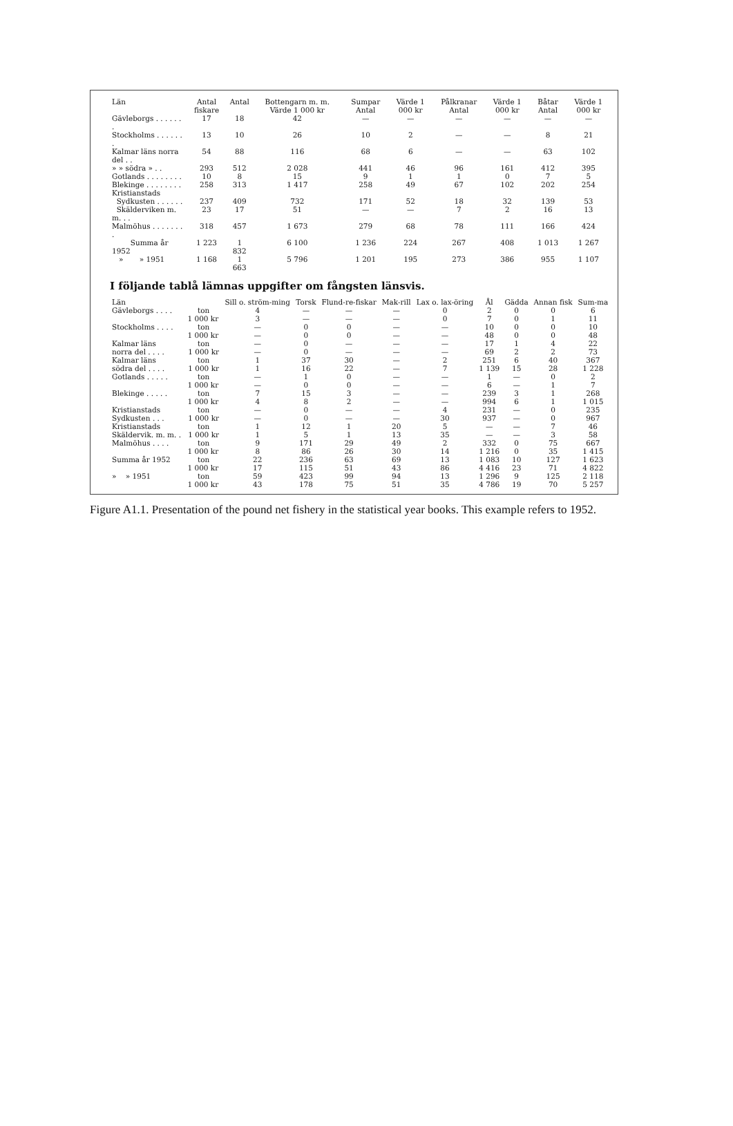| Län | Antal fiskare | Antal | Bottengarn m. m. Värde 1 000 kr | Sumpar Antal | Värde 1 000 kr | Pålkranar Antal | Värde 1 000 kr | Båtar Antal | Värde 1 000 kr |
| --- | --- | --- | --- | --- | --- | --- | --- | --- | --- |
| Gävleborgs . . . . . . . | 17 | 18 | 42 | — | — | — | — | — | — |
| Stockholms . . . . . . . | 13 | 10 | 26 | 10 | 2 | — | — | 8 | 21 |
| Kalmar läns norra del . . | 54 | 88 | 116 | 68 | 6 | — | — | 63 | 102 |
| » » södra » . . | 293 | 512 | 2 028 | 441 | 46 | 96 | 161 | 412 | 395 |
| Gotlands . . . . . . . . | 10 | 8 | 15 | 9 | 1 | 1 | 0 | 7 | 5 |
| Blekinge . . . . . . . . | 258 | 313 | 1 417 | 258 | 49 | 67 | 102 | 202 | 254 |
| Kristianstads | | | | | | | | | |
| Sydkusten . . . . . . | 237 | 409 | 732 | 171 | 52 | 18 | 32 | 139 | 53 |
| Skälderviken m. m. . . | 23 | 17 | 51 | — | — | 7 | 2 | 16 | 13 |
| Malmöhus . . . . . . . . | 318 | 457 | 1 673 | 279 | 68 | 78 | 111 | 166 | 424 |
| Summa år 1952 | 1 223 | 1 832 | 6 100 | 1 236 | 224 | 267 | 408 | 1 013 | 1 267 |
| » » 1951 | 1 168 | 1 663 | 5 796 | 1 201 | 195 | 273 | 386 | 955 | 1 107 |
I följande tablå lämnas uppgifter om fångsten länsvis.
| Län | | Sill o. ström-ming | Torsk | Flund-re-fiskar | Mak-rill | Lax o. lax-öring | Ål | Gädda | Annan fisk | Sum-ma |
| --- | --- | --- | --- | --- | --- | --- | --- | --- | --- | --- |
| Gävleborgs . . . . | ton | 4 | — | — | — | 0 | 2 | 0 | 0 | 6 |
| | 1 000 kr | 3 | — | — | — | 0 | 7 | 0 | 1 | 11 |
| Stockholms . . . . | ton | — | 0 | 0 | — | — | 10 | 0 | 0 | 10 |
| | 1 000 kr | — | 0 | 0 | — | — | 48 | 0 | 0 | 48 |
| Kalmar läns | ton | — | 0 | — | — | — | 17 | 1 | 4 | 22 |
| norra del . . . . | 1 000 kr | — | 0 | — | — | — | 69 | 2 | 2 | 73 |
| Kalmar läns | ton | 1 | 37 | 30 | — | 2 | 251 | 6 | 40 | 367 |
| södra del . . . . | 1 000 kr | 1 | 16 | 22 | — | 7 | 1 139 | 15 | 28 | 1 228 |
| Gotlands . . . . . | ton | — | 1 | 0 | — | — | 1 | — | 0 | 2 |
| | 1 000 kr | — | 0 | 0 | — | — | 6 | — | 1 | 7 |
| Blekinge . . . . . | ton | 7 | 15 | 3 | — | — | 239 | 3 | 1 | 268 |
| | 1 000 kr | 4 | 8 | 2 | — | — | 994 | 6 | 1 | 1 015 |
| Kristianstads | ton | — | 0 | — | — | 4 | 231 | — | 0 | 235 |
| Sydkusten . . . | 1 000 kr | — | 0 | — | — | 30 | 937 | — | 0 | 967 |
| Kristianstads | ton | 1 | 12 | 1 | 20 | 5 | — | — | 7 | 46 |
| Skäldervik. m. m. . | 1 000 kr | 1 | 5 | 1 | 13 | 35 | — | — | 3 | 58 |
| Malmöhus . . . . | ton | 9 | 171 | 29 | 49 | 2 | 332 | 0 | 75 | 667 |
| | 1 000 kr | 8 | 86 | 26 | 30 | 14 | 1 216 | 0 | 35 | 1 415 |
| Summa år 1952 | ton | 22 | 236 | 63 | 69 | 13 | 1 083 | 10 | 127 | 1 623 |
| | 1 000 kr | 17 | 115 | 51 | 43 | 86 | 4 416 | 23 | 71 | 4 822 |
| » » 1951 | ton | 59 | 423 | 99 | 94 | 13 | 1 296 | 9 | 125 | 2 118 |
| | 1 000 kr | 43 | 178 | 75 | 51 | 35 | 4 786 | 19 | 70 | 5 257 |
Figure A1.1. Presentation of the pound net fishery in the statistical year books. This example refers to 1952.